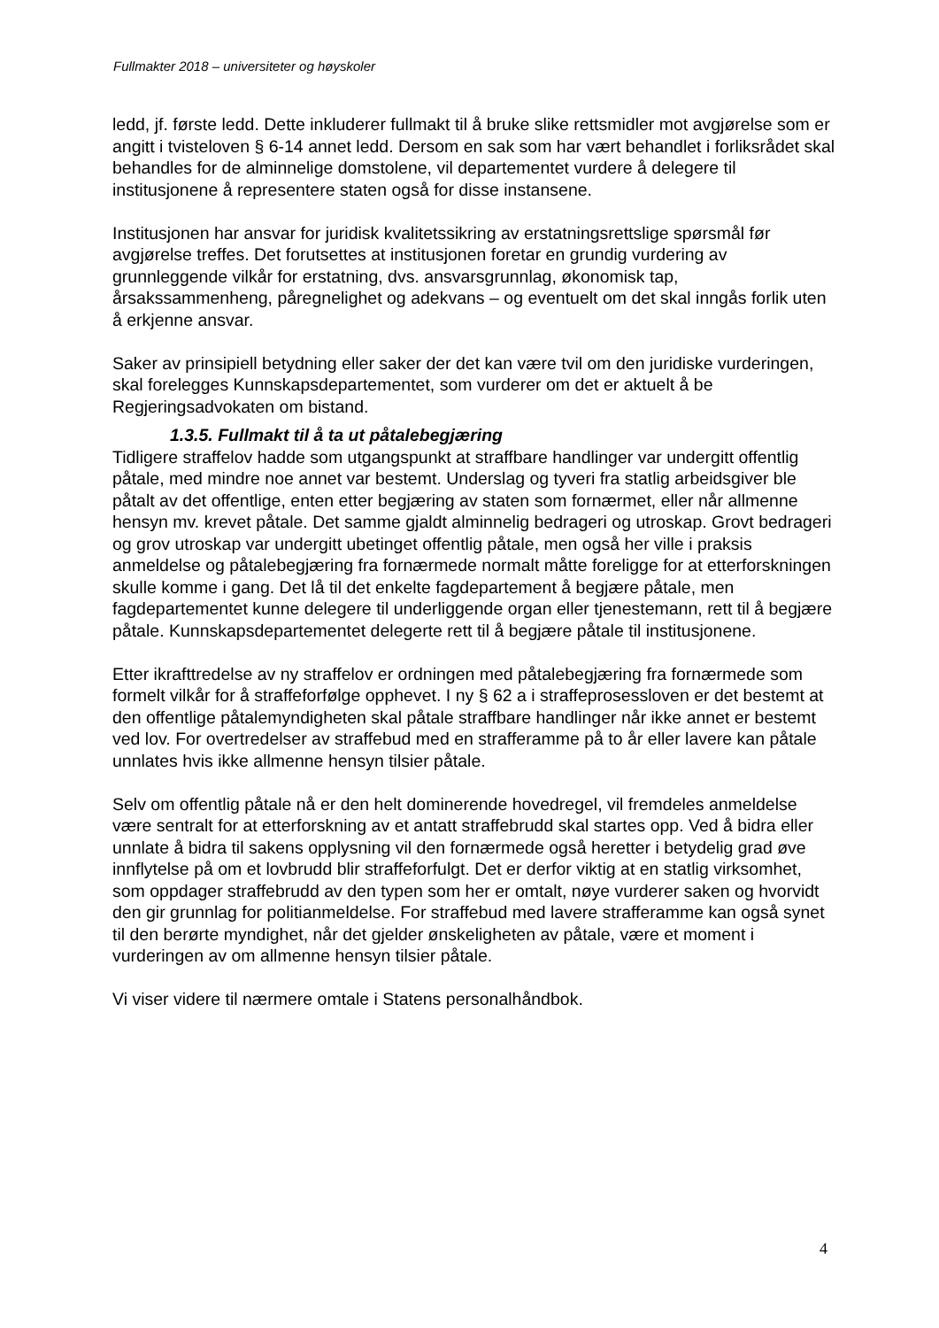Fullmakter 2018 – universiteter og høyskoler
ledd, jf. første ledd. Dette inkluderer fullmakt til å bruke slike rettsmidler mot avgjørelse som er angitt i tvisteloven § 6-14 annet ledd. Dersom en sak som har vært behandlet i forliksrådet skal behandles for de alminnelige domstolene, vil departementet vurdere å delegere til institusjonene å representere staten også for disse instansene.
Institusjonen har ansvar for juridisk kvalitetssikring av erstatningsrettslige spørsmål før avgjørelse treffes. Det forutsettes at institusjonen foretar en grundig vurdering av grunnleggende vilkår for erstatning, dvs. ansvarsgrunnlag, økonomisk tap, årsakssammenheng, påregnelighet og adekvans – og eventuelt om det skal inngås forlik uten å erkjenne ansvar.
Saker av prinsipiell betydning eller saker der det kan være tvil om den juridiske vurderingen, skal forelegges Kunnskapsdepartementet, som vurderer om det er aktuelt å be Regjeringsadvokaten om bistand.
1.3.5. Fullmakt til å ta ut påtalebegjæring
Tidligere straffelov hadde som utgangspunkt at straffbare handlinger var undergitt offentlig påtale, med mindre noe annet var bestemt. Underslag og tyveri fra statlig arbeidsgiver ble påtalt av det offentlige, enten etter begjæring av staten som fornærmet, eller når allmenne hensyn mv. krevet påtale. Det samme gjaldt alminnelig bedrageri og utroskap. Grovt bedrageri og grov utroskap var undergitt ubetinget offentlig påtale, men også her ville i praksis anmeldelse og påtalebegjæring fra fornærmede normalt måtte foreligge for at etterforskningen skulle komme i gang. Det lå til det enkelte fagdepartement å begjære påtale, men fagdepartementet kunne delegere til underliggende organ eller tjenestemann, rett til å begjære påtale. Kunnskapsdepartementet delegerte rett til å begjære påtale til institusjonene.
Etter ikrafttredelse av ny straffelov er ordningen med påtalebegjæring fra fornærmede som formelt vilkår for å straffeforfølge opphevet. I ny § 62 a i straffeprosessloven er det bestemt at den offentlige påtalemyndigheten skal påtale straffbare handlinger når ikke annet er bestemt ved lov. For overtredelser av straffebud med en strafferamme på to år eller lavere kan påtale unnlates hvis ikke allmenne hensyn tilsier påtale.
Selv om offentlig påtale nå er den helt dominerende hovedregel, vil fremdeles anmeldelse være sentralt for at etterforskning av et antatt straffebrudd skal startes opp. Ved å bidra eller unnlate å bidra til sakens opplysning vil den fornærmede også heretter i betydelig grad øve innflytelse på om et lovbrudd blir straffeforfulgt. Det er derfor viktig at en statlig virksomhet, som oppdager straffebrudd av den typen som her er omtalt, nøye vurderer saken og hvorvidt den gir grunnlag for politianmeldelse. For straffebud med lavere strafferamme kan også synet til den berørte myndighet, når det gjelder ønskeligheten av påtale, være et moment i vurderingen av om allmenne hensyn tilsier påtale.
Vi viser videre til nærmere omtale i Statens personalhåndbok.
4